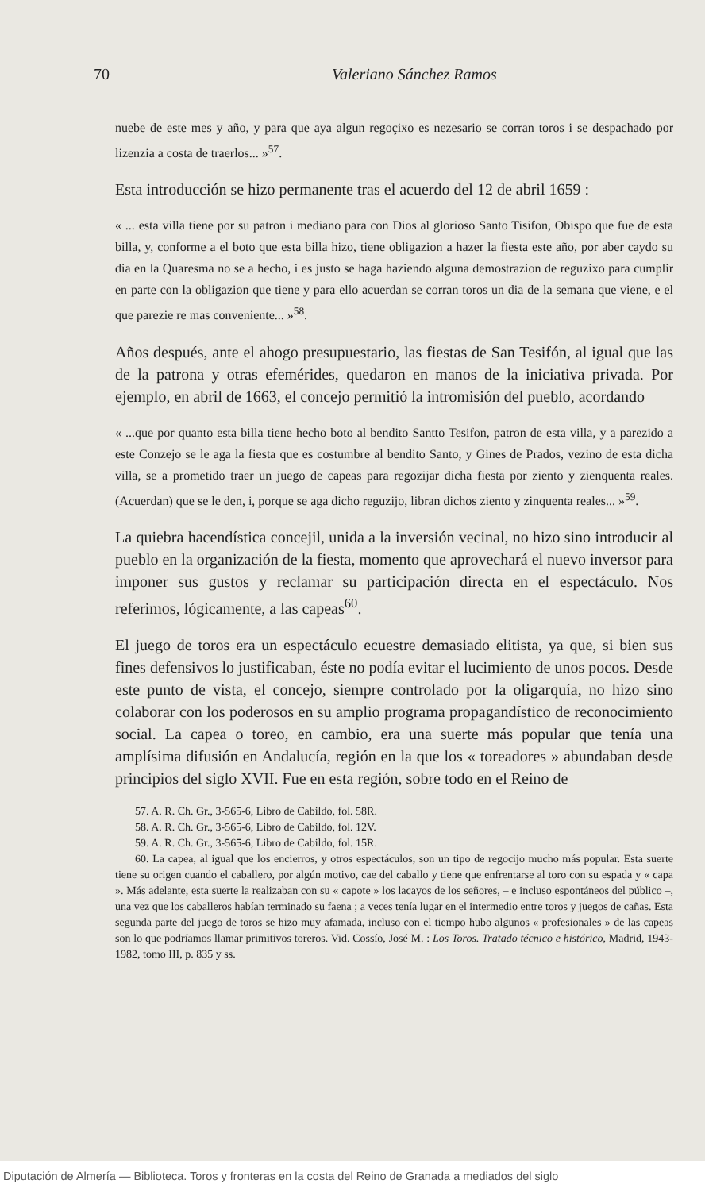70 Valeriano Sánchez Ramos
nuebe de este mes y año, y para que aya algun regoçixo es nezesario se corran toros i se despachado por lizenzia a costa de traerlos... »<sup>57</sup>.
Esta introducción se hizo permanente tras el acuerdo del 12 de abril 1659 :
« ... esta villa tiene por su patron i mediano para con Dios al glorioso Santo Tisifon, Obispo que fue de esta billa, y, conforme a el boto que esta billa hizo, tiene obligazion a hazer la fiesta este año, por aber caydo su dia en la Quaresma no se a hecho, i es justo se haga haziendo alguna demostrazion de reguzixo para cumplir en parte con la obligazion que tiene y para ello acuerdan se corran toros un dia de la semana que viene, e el que parezie re mas conveniente... »<sup>58</sup>.
Años después, ante el ahogo presupuestario, las fiestas de San Tesifón, al igual que las de la patrona y otras efemérides, quedaron en manos de la iniciativa privada. Por ejemplo, en abril de 1663, el concejo permitió la intromisión del pueblo, acordando
« ...que por quanto esta billa tiene hecho boto al bendito Santto Tesifon, patron de esta villa, y a parezido a este Conzejo se le aga la fiesta que es costumbre al bendito Santo, y Gines de Prados, vezino de esta dicha villa, se a prometido traer un juego de capeas para regozijar dicha fiesta por ziento y zienquenta reales. (Acuerdan) que se le den, i, porque se aga dicho reguzijo, libran dichos ziento y zinquenta reales... »<sup>59</sup>.
La quiebra hacendística concejil, unida a la inversión vecinal, no hizo sino introducir al pueblo en la organización de la fiesta, momento que aprovechará el nuevo inversor para imponer sus gustos y reclamar su participación directa en el espectáculo. Nos referimos, lógicamente, a las capeas<sup>60</sup>.
El juego de toros era un espectáculo ecuestre demasiado elitista, ya que, si bien sus fines defensivos lo justificaban, éste no podía evitar el lucimiento de unos pocos. Desde este punto de vista, el concejo, siempre controlado por la oligarquía, no hizo sino colaborar con los poderosos en su amplio programa propagandístico de reconocimiento social. La capea o toreo, en cambio, era una suerte más popular que tenía una amplísima difusión en Andalucía, región en la que los « toreadores » abundaban desde principios del siglo XVII. Fue en esta región, sobre todo en el Reino de
57. A. R. Ch. Gr., 3-565-6, Libro de Cabildo, fol. 58R.
58. A. R. Ch. Gr., 3-565-6, Libro de Cabildo, fol. 12V.
59. A. R. Ch. Gr., 3-565-6, Libro de Cabildo, fol. 15R.
60. La capea, al igual que los encierros, y otros espectáculos, son un tipo de regocijo mucho más popular. Esta suerte tiene su origen cuando el caballero, por algún motivo, cae del caballo y tiene que enfrentarse al toro con su espada y « capa ». Más adelante, esta suerte la realizaban con su « capote » los lacayos de los señores, – e incluso espontáneos del público –, una vez que los caballeros habían terminado su faena ; a veces tenía lugar en el intermedio entre toros y juegos de cañas. Esta segunda parte del juego de toros se hizo muy afamada, incluso con el tiempo hubo algunos « profesionales » de las capeas son lo que podríamos llamar primitivos toreros. Vid. Cossío, José M. : Los Toros. Tratado técnico e histórico, Madrid, 1943-1982, tomo III, p. 835 y ss.
Diputación de Almería — Biblioteca. Toros y fronteras en la costa del Reino de Granada a mediados del siglo